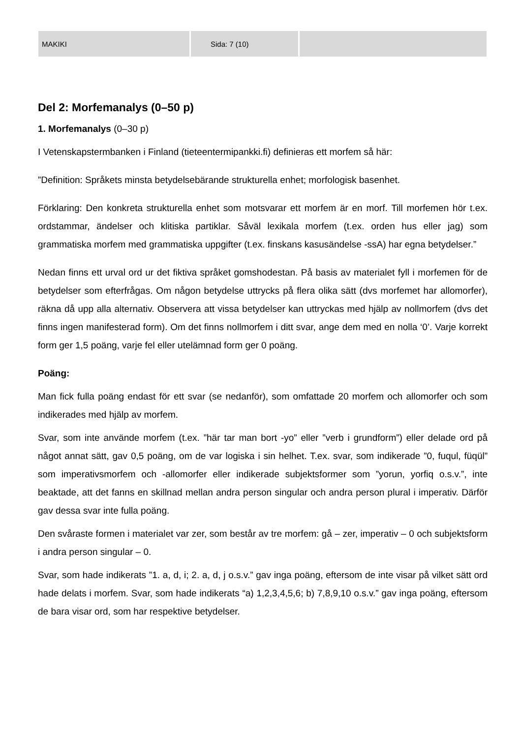MAKIKI Sida: 7 (10)
Del 2: Morfemanalys (0–50 p)
1. Morfemanalys (0–30 p)
I Vetenskapstermbanken i Finland (tieteentermipankki.fi) definieras ett morfem så här:
”Definition: Språkets minsta betydelsebärande strukturella enhet; morfologisk basenhet.
Förklaring: Den konkreta strukturella enhet som motsvarar ett morfem är en morf. Till morfemen hör t.ex. ordstammar, ändelser och klitiska partiklar. Såväl lexikala morfem (t.ex. orden hus eller jag) som grammatiska morfem med grammatiska uppgifter (t.ex. finskans kasusändelse -ssA) har egna betydelser.”
Nedan finns ett urval ord ur det fiktiva språket gomshodestan. På basis av materialet fyll i morfemen för de betydelser som efterfrågas. Om någon betydelse uttrycks på flera olika sätt (dvs morfemet har allomorfer), räkna då upp alla alternativ. Observera att vissa betydelser kan uttryckas med hjälp av nollmorfem (dvs det finns ingen manifesterad form). Om det finns nollmorfem i ditt svar, ange dem med en nolla ‘0’. Varje korrekt form ger 1,5 poäng, varje fel eller utelämnad form ger 0 poäng.
Poäng:
Man fick fulla poäng endast för ett svar (se nedanför), som omfattade 20 morfem och allomorfer och som indikerades med hjälp av morfem.
Svar, som inte använde morfem (t.ex. ”här tar man bort -yo” eller ”verb i grundform”) eller delade ord på något annat sätt, gav 0,5 poäng, om de var logiska i sin helhet. T.ex. svar, som indikerade ”0, fuqul, füqül” som imperativsmorfem och -allomorfer eller indikerade subjektsformer som ”yorun, yorfiq o.s.v.”, inte beaktade, att det fanns en skillnad mellan andra person singular och andra person plural i imperativ. Därför gav dessa svar inte fulla poäng.
Den svåraste formen i materialet var zer, som består av tre morfem: gå – zer, imperativ – 0 och subjektsform i andra person singular – 0.
Svar, som hade indikerats ”1. a, d, i; 2. a, d, j o.s.v.” gav inga poäng, eftersom de inte visar på vilket sätt ord hade delats i morfem. Svar, som hade indikerats “a) 1,2,3,4,5,6; b) 7,8,9,10 o.s.v.” gav inga poäng, eftersom de bara visar ord, som har respektive betydelser.